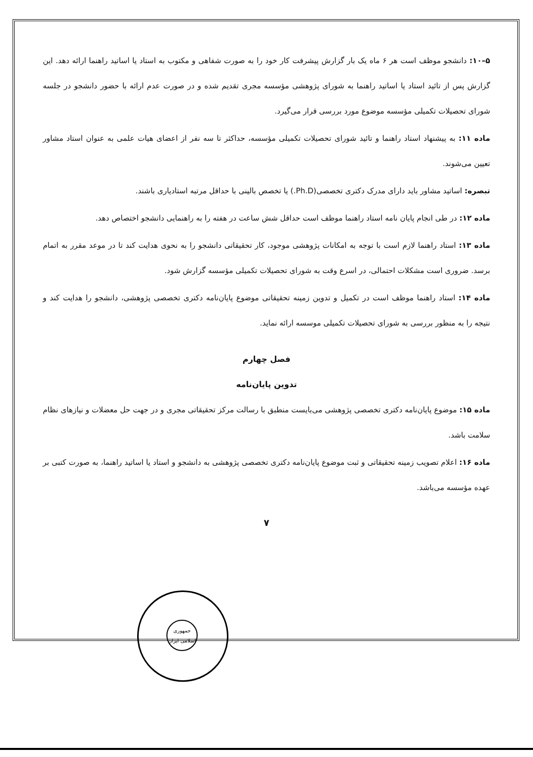۵–۱۰: دانشجو موظف است هر ۶ ماه یک بار گزارش پیشرفت کار خود را به صورت شفاهی و مکتوب به استاد یا اساتید راهنما ارائه دهد. این گزارش پس از تائید استاد یا اساتید راهنما به شورای پژوهشی مؤسسه مجری تقدیم شده و در صورت عدم ارائه با حضور دانشجو در جلسه شورای تحصیلات تکمیلی مؤسسه موضوع مورد بررسی قرار می‌گیرد.
ماده ۱۱: به پیشنهاد استاد راهنما و تائید شورای تحصیلات تکمیلی مؤسسه، حداکثر تا سه نفر از اعضای هیات علمی به عنوان استاد مشاور تعیین می‌شوند.
تبصره: اساتید مشاور باید دارای مدرک دکتری تخصصی(Ph.D.) یا تخصص بالینی با حداقل مرتبه استادیاری باشند.
ماده ۱۲: در طی انجام پایان نامه استاد راهنما موظف است حداقل شش ساعت در هفته را به راهنمایی دانشجو اختصاص دهد.
ماده ۱۳: استاد راهنما لازم است با توجه به امکانات پژوهشی موجود، کار تحقیقاتی دانشجو را به نحوی هدایت کند تا در موعد مقرر به اتمام برسد. ضروری است مشکلات احتمالی، در اسرع وقت به شورای تحصیلات تکمیلی مؤسسه گزارش شود.
ماده ۱۴: استاد راهنما موظف است در تکمیل و تدوین زمینه تحقیقاتی موضوع پایان‌نامه دکتری تخصصی پژوهشی، دانشجو را هدایت کند و نتیجه را به منظور بررسی به شورای تحصیلات تکمیلی موسسه ارائه نماید.
فصل چهارم
تدوین پایان‌نامه
ماده ۱۵: موضوع پایان‌نامه دکتری تخصصی پژوهشی می‌بایست منطبق با رسالت مرکز تحقیقاتی مجری و در جهت حل معضلات و نیازهای نظام سلامت باشد.
ماده ۱۶: اعلام تصویب زمینه تحقیقاتی و ثبت موضوع پایان‌نامه دکتری تخصصی پژوهشی به دانشجو و استاد یا اساتید راهنما، به صورت کتبی بر عهده مؤسسه می‌باشد.
۷
جمهوری
اسلامی ایران